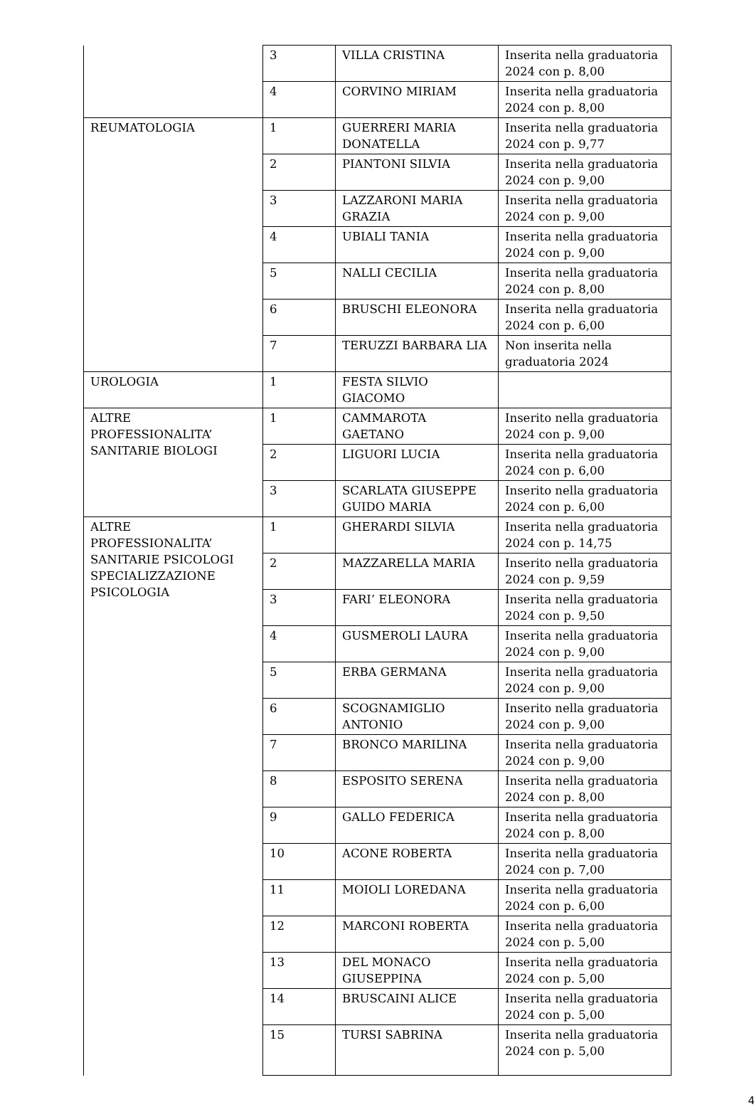| | 3 | VILLA CRISTINA | Inserita nella graduatoria 2024 con p. 8,00 |
| | 4 | CORVINO MIRIAM | Inserita nella graduatoria 2024 con p. 8,00 |
| REUMATOLOGIA | 1 | GUERRERI MARIA DONATELLA | Inserita nella graduatoria 2024 con p. 9,77 |
| | 2 | PIANTONI SILVIA | Inserita nella graduatoria 2024 con p. 9,00 |
| | 3 | LAZZARONI MARIA GRAZIA | Inserita nella graduatoria 2024 con p. 9,00 |
| | 4 | UBIALI TANIA | Inserita nella graduatoria 2024 con p. 9,00 |
| | 5 | NALLI CECILIA | Inserita nella graduatoria 2024 con p. 8,00 |
| | 6 | BRUSCHI ELEONORA | Inserita nella graduatoria 2024 con p. 6,00 |
| | 7 | TERUZZI BARBARA LIA | Non inserita nella graduatoria 2024 |
| UROLOGIA | 1 | FESTA SILVIO GIACOMO | |
| ALTRE PROFESSIONALITA’ SANITARIE BIOLOGI | 1 | CAMMAROTA GAETANO | Inserito nella graduatoria 2024 con p. 9,00 |
| | 2 | LIGUORI LUCIA | Inserita nella graduatoria 2024 con p. 6,00 |
| | 3 | SCARLATA GIUSEPPE GUIDO MARIA | Inserito nella graduatoria 2024 con p. 6,00 |
| ALTRE PROFESSIONALITA’ SANITARIE PSICOLOGI SPECIALIZZAZIONE PSICOLOGIA | 1 | GHERARDI SILVIA | Inserita nella graduatoria 2024 con p. 14,75 |
| | 2 | MAZZARELLA MARIA | Inserito nella graduatoria 2024 con p. 9,59 |
| | 3 | FARI’ ELEONORA | Inserita nella graduatoria 2024 con p. 9,50 |
| | 4 | GUSMEROLI LAURA | Inserita nella graduatoria 2024 con p. 9,00 |
| | 5 | ERBA GERMANA | Inserita nella graduatoria 2024 con p. 9,00 |
| | 6 | SCOGNAMIGLIO ANTONIO | Inserito nella graduatoria 2024 con p. 9,00 |
| | 7 | BRONCO MARILINA | Inserita nella graduatoria 2024 con p. 9,00 |
| | 8 | ESPOSITO SERENA | Inserita nella graduatoria 2024 con p. 8,00 |
| | 9 | GALLO FEDERICA | Inserita nella graduatoria 2024 con p. 8,00 |
| | 10 | ACONE ROBERTA | Inserita nella graduatoria 2024 con p. 7,00 |
| | 11 | MOIOLI LOREDANA | Inserita nella graduatoria 2024 con p. 6,00 |
| | 12 | MARCONI ROBERTA | Inserita nella graduatoria 2024 con p. 5,00 |
| | 13 | DEL MONACO GIUSEPPINA | Inserita nella graduatoria 2024 con p. 5,00 |
| | 14 | BRUSCAINI ALICE | Inserita nella graduatoria 2024 con p. 5,00 |
| | 15 | TURSI SABRINA | Inserita nella graduatoria 2024 con p. 5,00 |
4